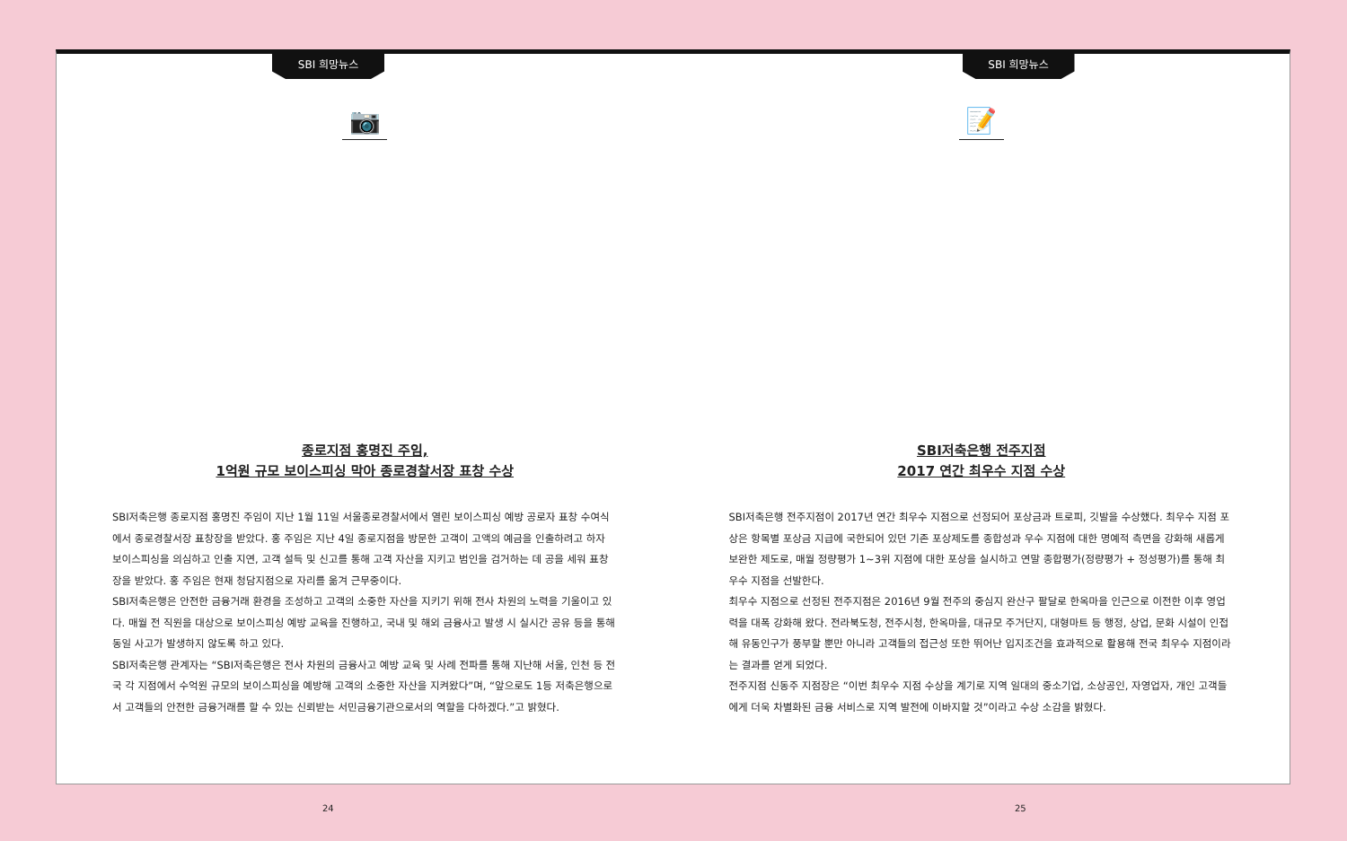SBI 희망뉴스
📷
종로지점 홍명진 주임,
1억원 규모 보이스피싱 막아 종로경찰서장 표창 수상
SBI저축은행 종로지점 홍명진 주임이 지난 1월 11일 서울종로경찰서에서 열린 보이스피싱 예방 공로자 표창 수여식에서 종로경찰서장 표창장을 받았다. 홍 주임은 지난 4일 종로지점을 방문한 고객이 고액의 예금을 인출하려고 하자 보이스피싱을 의심하고 인출 지연, 고객 설득 및 신고를 통해 고객 자산을 지키고 범인을 검거하는 데 공을 세워 표창장을 받았다. 홍 주임은 현재 청담지점으로 자리를 옮겨 근무중이다.
SBI저축은행은 안전한 금융거래 환경을 조성하고 고객의 소중한 자산을 지키기 위해 전사 차원의 노력을 기울이고 있다. 매월 전 직원을 대상으로 보이스피싱 예방 교육을 진행하고, 국내 및 해외 금융사고 발생 시 실시간 공유 등을 통해 동일 사고가 발생하지 않도록 하고 있다.
SBI저축은행 관계자는 “SBI저축은행은 전사 차원의 금융사고 예방 교육 및 사례 전파를 통해 지난해 서울, 인천 등 전국 각 지점에서 수억원 규모의 보이스피싱을 예방해 고객의 소중한 자산을 지켜왔다”며, “앞으로도 1등 저축은행으로서 고객들의 안전한 금융거래를 할 수 있는 신뢰받는 서민금융기관으로서의 역할을 다하겠다.”고 밝혔다.
SBI 희망뉴스
📝
SBI저축은행 전주지점
2017 연간 최우수 지점 수상
SBI저축은행 전주지점이 2017년 연간 최우수 지점으로 선정되어 포상금과 트로피, 깃발을 수상했다. 최우수 지점 포상은 항목별 포상금 지급에 국한되어 있던 기존 포상제도를 종합성과 우수 지점에 대한 명예적 측면을 강화해 새롭게 보완한 제도로, 매월 정량평가 1~3위 지점에 대한 포상을 실시하고 연말 종합평가(정량평가 + 정성평가)를 통해 최우수 지점을 선발한다.
최우수 지점으로 선정된 전주지점은 2016년 9월 전주의 중심지 완산구 팔달로 한옥마을 인근으로 이전한 이후 영업력을 대폭 강화해 왔다. 전라북도청, 전주시청, 한옥마을, 대규모 주거단지, 대형마트 등 행정, 상업, 문화 시설이 인접해 유동인구가 풍부할 뿐만 아니라 고객들의 접근성 또한 뛰어난 입지조건을 효과적으로 활용해 전국 최우수 지점이라는 결과를 얻게 되었다.
전주지점 신동주 지점장은 “이번 최우수 지점 수상을 계기로 지역 일대의 중소기업, 소상공인, 자영업자, 개인 고객들에게 더욱 차별화된 금융 서비스로 지역 발전에 이바지할 것”이라고 수상 소감을 밝혔다.
24 25